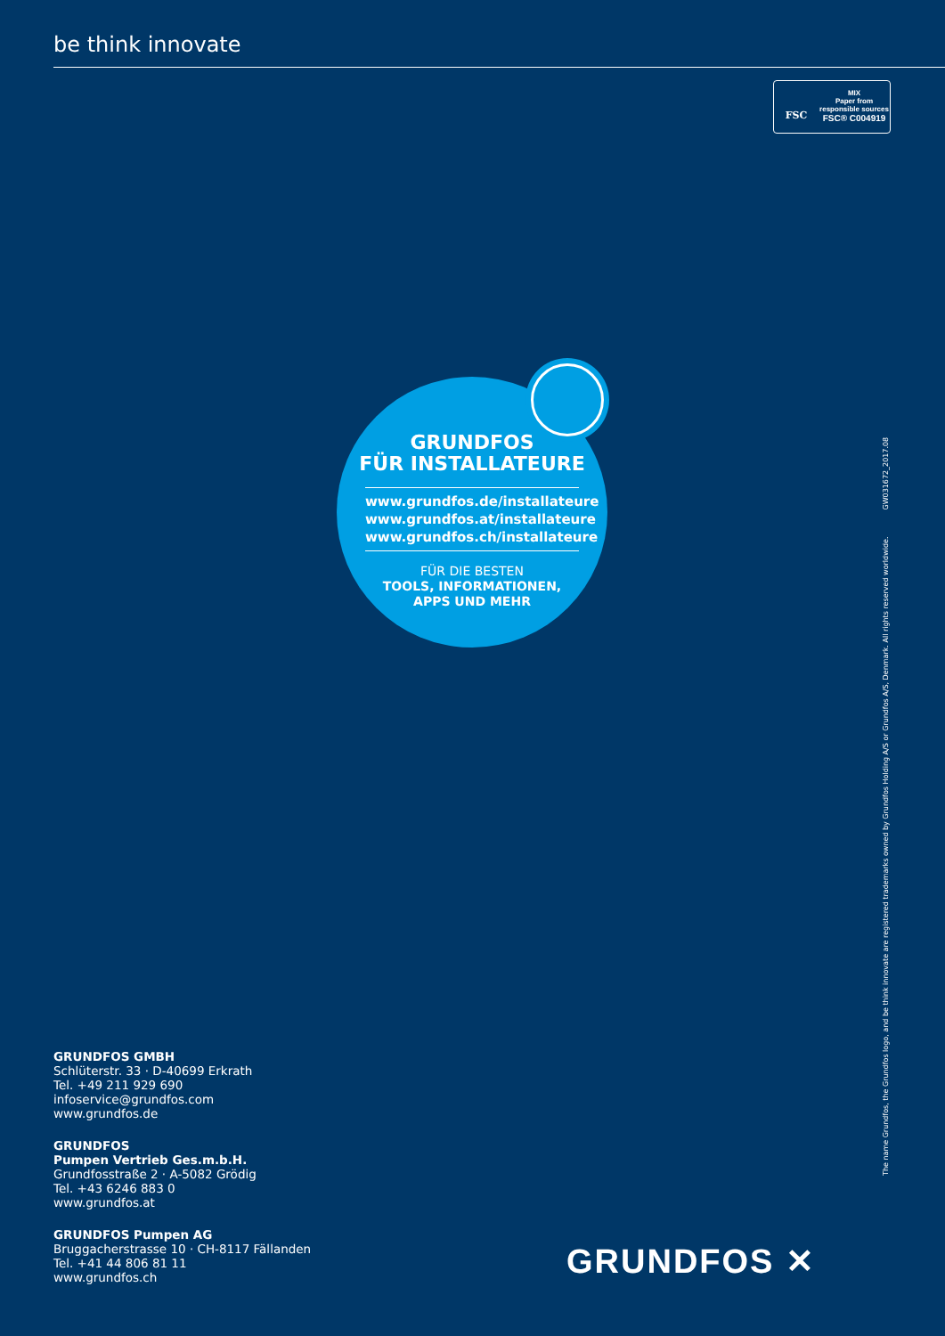be think innovate
FSC
MIX
Paper from
responsible sources
FSC® C004919
GRUNDFOS
FÜR INSTALLATEURE
www.grundfos.de/installateure
www.grundfos.at/installateure
www.grundfos.ch/installateure
FÜR DIE BESTEN
TOOLS, INFORMATIONEN,
APPS UND MEHR
The name Grundfos, the Grundfos logo, and be think innovate are registered trademarks owned by Grundfos Holding A/S or Grundfos A/S, Denmark. All rights reserved worldwide. GW031672_2017.08
GRUNDFOS GMBH
Schlüterstr. 33 · D-40699 Erkrath
Tel. +49 211 929 690
infoservice@grundfos.com
www.grundfos.de
GRUNDFOS
Pumpen Vertrieb Ges.m.b.H.
Grundfosstraße 2 · A-5082 Grödig
Tel. +43 6246 883 0
www.grundfos.at
GRUNDFOS Pumpen AG
Bruggacherstrasse 10 · CH-8117 Fällanden
Tel. +41 44 806 81 11
www.grundfos.ch
GRUNDFOS ✕